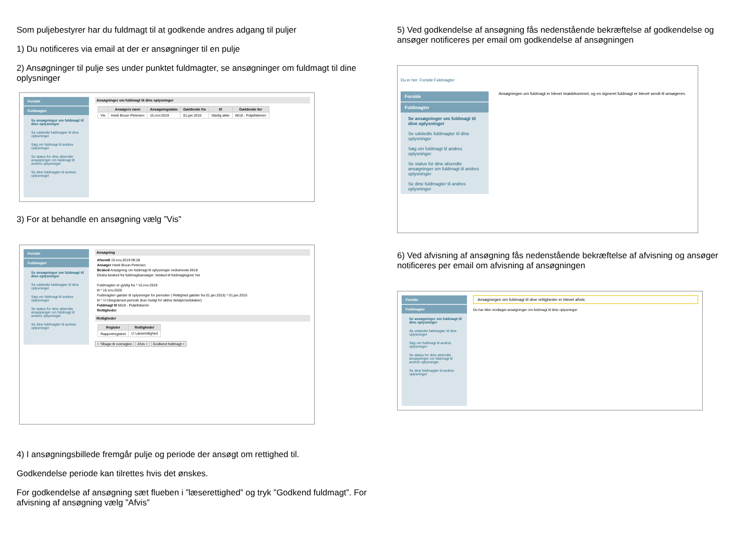Som puljebestyrer har du fuldmagt til at godkende andres adgang til puljer
1) Du notificeres via email at der er ansøgninger til en pulje
2) Ansøgninger til pulje ses under punktet fuldmagter, se ansøgninger om fuldmagt til dine oplysninger
Forside
Fuldmagter
Se ansøgninger om fuldmagt til dine oplysninger
Se udstedte fuldmagter til dine oplysninger
Søg om fuldmagt til andres oplysninger
Se status for dine afsendte ansøgninger om fuldmagt til andres oplysninger
Se dine fuldmagter til andres oplysninger
Ansøgninger om fuldmagt til dine oplysninger
| | Ansøgers navn | Ansøgningsdato | Gældende fra | til | Gældende for |
| --- | --- | --- | --- | --- | --- |
| Vis | Heidi Bruun Petersen | 15.nov.2019 | 01.jan.2015 | Stadig aktiv | 6618 - Puljefiskeren |
3) For at behandle en ansøgning vælg ”Vis”
Forside
Fuldmagter
Se ansøgninger om fuldmagt til dine oplysninger
Se udstedte fuldmagter til dine oplysninger
Søg om fuldmagt til andres oplysninger
Se status for dine afsendte ansøgninger om fuldmagt til andres oplysninger
Se dine fuldmagter til andres oplysninger
Ansøgning
Afsendt 15.nov.2019 09:28
Ansøger Heidi Bruun Petersen
Besked Ansøgning om fuldmagt til oplysninger vedrørende 6618
Ekstra besked fra fuldmagtsansøger: besked til fuldmagtsgiver her
Fuldmagten er gyldig fra * 15.nov.2019
til * 15.nov.2020
Fuldmagten gælder til oplysninger for perioden ( Rettighed gælder fra 01.jan.2015) * 01.jan.2015
til * ☑ Ubegrænset periode (kun muligt for aktive fartøjer/selskaber)
Fuldmagt til 6618 - Puljefiskeren
Rettigheder
Rettigheder
| Register | Rettigheder |
| --- | --- |
| Rapportregistret | ☑ Læserettighed |
< Tilbage til oversigten Afvis > Godkend fuldmagt >
4) I ansøgningsbillede fremgår pulje og periode der ansøgt om rettighed til.
Godkendelse periode kan tilrettes hvis det ønskes.
For godkendelse af ansøgning sæt flueben i ”læserettighed” og tryk ”Godkend fuldmagt”. For afvisning af ansøgning vælg ”Afvis”
5) Ved godkendelse af ansøgning fås nedenstående bekræftelse af godkendelse og ansøger notificeres per email om godkendelse af ansøgningen
Du er her: Forside Fuldmagter
Forside
Fuldmagter
Se ansøgninger om fuldmagt til dine oplysninger
Se udstedte fuldmagter til dine oplysninger
Søg om fuldmagt til andres oplysninger
Se status for dine afsendte ansøgninger om fuldmagt til andres oplysninger
Se dine fuldmagter til andres oplysninger
Ansøgningen om fuldmagt er blevet imødekommet, og en signeret fuldmagt er blevet sendt til ansøgeren.
6) Ved afvisning af ansøgning fås nedenstående bekræftelse af afvisning og ansøger notificeres per email om afvisning af ansøgningen
Forside
Fuldmagter
Se ansøgninger om fuldmagt til dine oplysninger
Se udstedte fuldmagter til dine oplysninger
Søg om fuldmagt til andres oplysninger
Se status for dine afsendte ansøgninger om fuldmagt til andres oplysninger
Se dine fuldmagter til andres oplysninger
Ansøgningen om fuldmagt til dine rettigheder er blevet afvist.
Du har ikke modtaget ansøgninger om fuldmagt til dine oplysninger